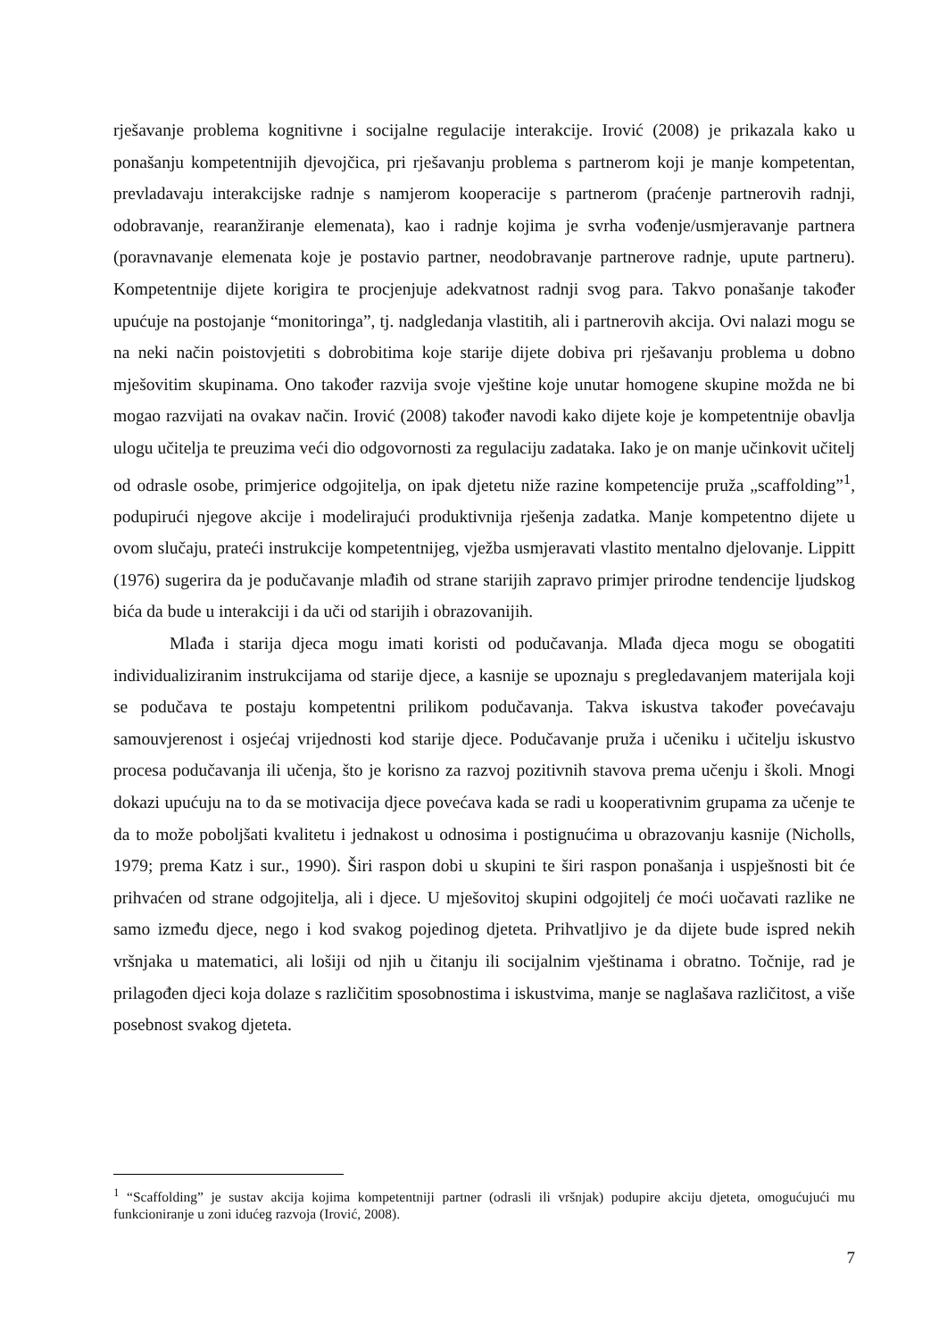rješavanje problema kognitivne i socijalne regulacije interakcije. Irović (2008) je prikazala kako u ponašanju kompetentnijih djevojčica, pri rješavanju problema s partnerom koji je manje kompetentan, prevladavaju interakcijske radnje s namjerom kooperacije s partnerom (praćenje partnerovih radnji, odobravanje, rearanžiranje elemenata), kao i radnje kojima je svrha vođenje/usmjeravanje partnera (poravnavanje elemenata koje je postavio partner, neodobravanje partnerove radnje, upute partneru). Kompetentnije dijete korigira te procjenjuje adekvatnost radnji svog para. Takvo ponašanje također upućuje na postojanje “monitoringa”, tj. nadgledanja vlastitih, ali i partnerovih akcija. Ovi nalazi mogu se na neki način poistovjetiti s dobrobitima koje starije dijete dobiva pri rješavanju problema u dobno mješovitim skupinama. Ono također razvija svoje vještine koje unutar homogene skupine možda ne bi mogao razvijati na ovakav način. Irović (2008) također navodi kako dijete koje je kompetentnije obavlja ulogu učitelja te preuzima veći dio odgovornosti za regulaciju zadataka. Iako je on manje učinkovit učitelj od odrasle osobe, primjerice odgojitelja, on ipak djetetu niže razine kompetencije pruža „scaffolding”<sup>1</sup>, podupirući njegove akcije i modelirajući produktivnija rješenja zadatka. Manje kompetentno dijete u ovom slučaju, prateći instrukcije kompetentnijeg, vježba usmjeravati vlastito mentalno djelovanje. Lippitt (1976) sugerira da je podučavanje mlađih od strane starijih zapravo primjer prirodne tendencije ljudskog bića da bude u interakciji i da uči od starijih i obrazovanijih.
Mlađa i starija djeca mogu imati koristi od podučavanja. Mlađa djeca mogu se obogatiti individualiziranim instrukcijama od starije djece, a kasnije se upoznaju s pregledavanjem materijala koji se podučava te postaju kompetentni prilikom podučavanja. Takva iskustva također povećavaju samouvjerenost i osjećaj vrijednosti kod starije djece. Podučavanje pruža i učeniku i učitelju iskustvo procesa podučavanja ili učenja, što je korisno za razvoj pozitivnih stavova prema učenju i školi. Mnogi dokazi upućuju na to da se motivacija djece povećava kada se radi u kooperativnim grupama za učenje te da to može poboljšati kvalitetu i jednakost u odnosima i postignućima u obrazovanju kasnije (Nicholls, 1979; prema Katz i sur., 1990). Širi raspon dobi u skupini te širi raspon ponašanja i uspješnosti bit će prihvaćen od strane odgojitelja, ali i djece. U mješovitoj skupini odgojitelj će moći uočavati razlike ne samo između djece, nego i kod svakog pojedinog djeteta. Prihvatljivo je da dijete bude ispred nekih vršnjaka u matematici, ali lošiji od njih u čitanju ili socijalnim vještinama i obratno. Točnije, rad je prilagođen djeci koja dolaze s različitim sposobnostima i iskustvima, manje se naglašava različitost, a više posebnost svakog djeteta.
<sup>1</sup> “Scaffolding” je sustav akcija kojima kompetentniji partner (odrasli ili vršnjak) podupire akciju djeteta, omogućujući mu funkcioniranje u zoni idućeg razvoja (Irović, 2008).
7